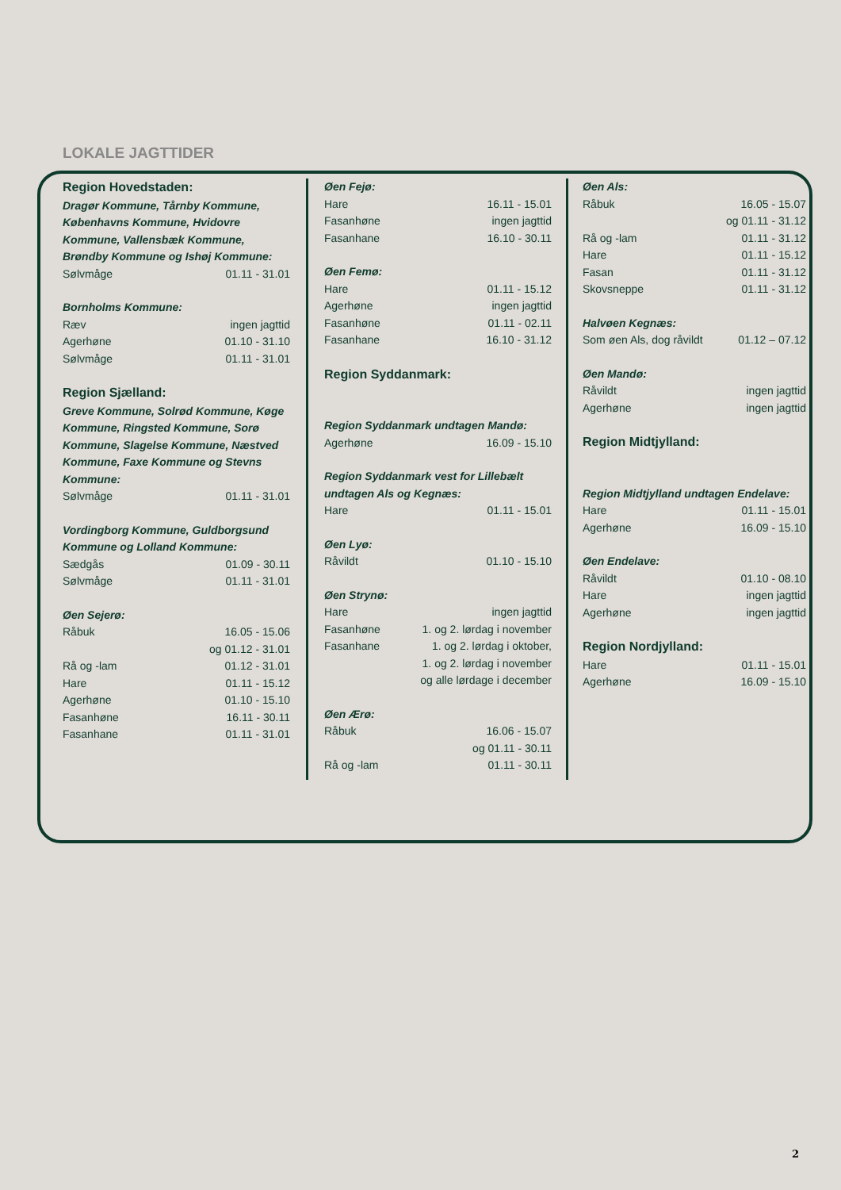LOKALE JAGTTIDER
Region Hovedstaden:
Dragør Kommune, Tårnby Kommune, Københavns Kommune, Hvidovre Kommune, Vallensbæk Kommune, Brøndby Kommune og Ishøj Kommune:
| Sølvmåge | 01.11 - 31.01 |
Bornholms Kommune:
| Ræv | ingen jagttid |
| Agerhøne | 01.10 - 31.10 |
| Sølvmåge | 01.11 - 31.01 |
Region Sjælland:
Greve Kommune, Solrød Kommune, Køge Kommune, Ringsted Kommune, Sorø Kommune, Slagelse Kommune, Næstved Kommune, Faxe Kommune og Stevns Kommune:
| Sølvmåge | 01.11 - 31.01 |
Vordingborg Kommune, Guldborgsund Kommune og Lolland Kommune:
| Sædgås | 01.09 - 30.11 |
| Sølvmåge | 01.11 - 31.01 |
Øen Sejerø:
| Råbuk | 16.05 - 15.06 og 01.12 - 31.01 |
| Rå og -lam | 01.12 - 31.01 |
| Hare | 01.11 - 15.12 |
| Agerhøne | 01.10 - 15.10 |
| Fasanhøne | 16.11 - 30.11 |
| Fasanhane | 01.11 - 31.01 |
Øen Fejø:
| Hare | 16.11 - 15.01 |
| Fasanhøne | ingen jagttid |
| Fasanhane | 16.10 - 30.11 |
Øen Femø:
| Hare | 01.11 - 15.12 |
| Agerhøne | ingen jagttid |
| Fasanhøne | 01.11 - 02.11 |
| Fasanhane | 16.10 - 31.12 |
Region Syddanmark:
Region Syddanmark undtagen Mandø:
| Agerhøne | 16.09 - 15.10 |
Region Syddanmark vest for Lillebælt undtagen Als og Kegnæs:
| Hare | 01.11 - 15.01 |
Øen Lyø:
| Råvildt | 01.10 - 15.10 |
Øen Strynø:
| Hare | ingen jagttid |
| Fasanhøne | 1. og 2. lørdag i november |
| Fasanhane | 1. og 2. lørdag i oktober, 1. og 2. lørdag i november og alle lørdage i december |
Øen Ærø:
| Råbuk | 16.06 - 15.07 og 01.11 - 30.11 |
| Rå og -lam | 01.11 - 30.11 |
Øen Als:
| Råbuk | 16.05 - 15.07 og 01.11 - 31.12 |
| Rå og -lam | 01.11 - 31.12 |
| Hare | 01.11 - 15.12 |
| Fasan | 01.11 - 31.12 |
| Skovsneppe | 01.11 - 31.12 |
Halvøen Kegnæs:
| Som øen Als, dog råvildt | 01.12 – 07.12 |
Øen Mandø:
| Råvildt | ingen jagttid |
| Agerhøne | ingen jagttid |
Region Midtjylland:
Region Midtjylland undtagen Endelave:
| Hare | 01.11 - 15.01 |
| Agerhøne | 16.09 - 15.10 |
Øen Endelave:
| Råvildt | 01.10 - 08.10 |
| Hare | ingen jagttid |
| Agerhøne | ingen jagttid |
Region Nordjylland:
| Hare | 01.11 - 15.01 |
| Agerhøne | 16.09 - 15.10 |
2